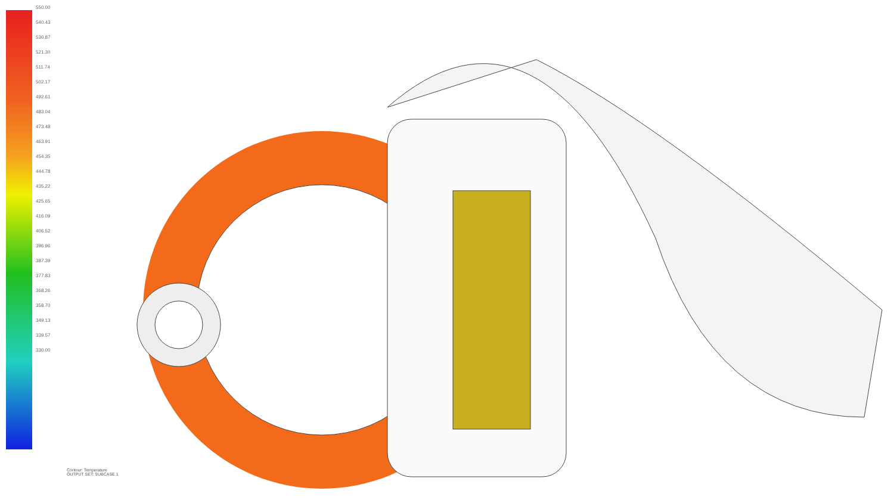550.00
540.43
530.87
521.30
511.74
502.17
492.61
483.04
473.48
463.91
454.35
444.78
435.22
425.65
416.09
406.52
396.96
387.39
377.83
368.26
358.70
349.13
339.57
330.00
Contour: Temperature
OUTPUT SET: SUBCASE 1